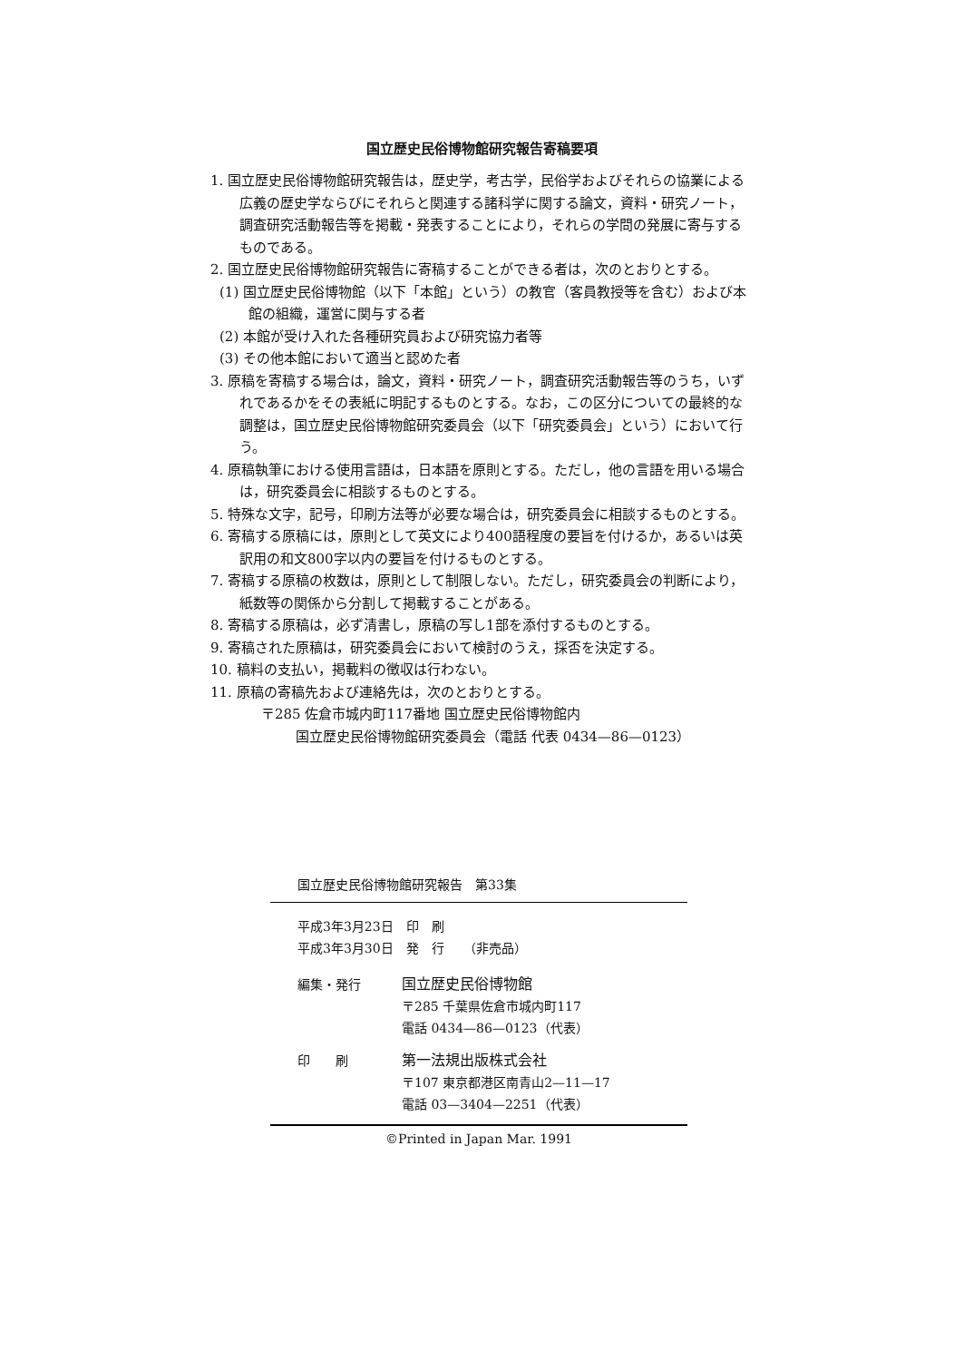国立歴史民俗博物館研究報告寄稿要項
1. 国立歴史民俗博物館研究報告は，歴史学，考古学，民俗学およびそれらの協業による広義の歴史学ならびにそれらと関連する諸科学に関する論文，資料・研究ノート，調査研究活動報告等を掲載・発表することにより，それらの学問の発展に寄与するものである。
2. 国立歴史民俗博物館研究報告に寄稿することができる者は，次のとおりとする。
(1) 国立歴史民俗博物館（以下「本館」という）の教官（客員教授等を含む）および本館の組織，運営に関与する者
(2) 本館が受け入れた各種研究員および研究協力者等
(3) その他本館において適当と認めた者
3. 原稿を寄稿する場合は，論文，資料・研究ノート，調査研究活動報告等のうち，いずれであるかをその表紙に明記するものとする。なお，この区分についての最終的な調整は，国立歴史民俗博物館研究委員会（以下「研究委員会」という）において行う。
4. 原稿執筆における使用言語は，日本語を原則とする。ただし，他の言語を用いる場合は，研究委員会に相談するものとする。
5. 特殊な文字，記号，印刷方法等が必要な場合は，研究委員会に相談するものとする。
6. 寄稿する原稿には，原則として英文により400語程度の要旨を付けるか，あるいは英訳用の和文800字以内の要旨を付けるものとする。
7. 寄稿する原稿の枚数は，原則として制限しない。ただし，研究委員会の判断により，紙数等の関係から分割して掲載することがある。
8. 寄稿する原稿は，必ず清書し，原稿の写し1部を添付するものとする。
9. 寄稿された原稿は，研究委員会において検討のうえ，採否を決定する。
10. 稿料の支払い，掲載料の徴収は行わない。
11. 原稿の寄稿先および連絡先は，次のとおりとする。
〒285 佐倉市城内町117番地 国立歴史民俗博物館内
国立歴史民俗博物館研究委員会（電話 代表 0434—86—0123）
国立歴史民俗博物館研究報告　第33集
平成3年3月23日　印　刷
平成3年3月30日　発　行　　（非売品）
編集・発行 国立歴史民俗博物館
〒285 千葉県佐倉市城内町117
電話 0434—86—0123（代表）
印　　刷 第一法規出版株式会社
〒107 東京都港区南青山2—11—17
電話 03—3404—2251（代表）
©Printed in Japan Mar. 1991